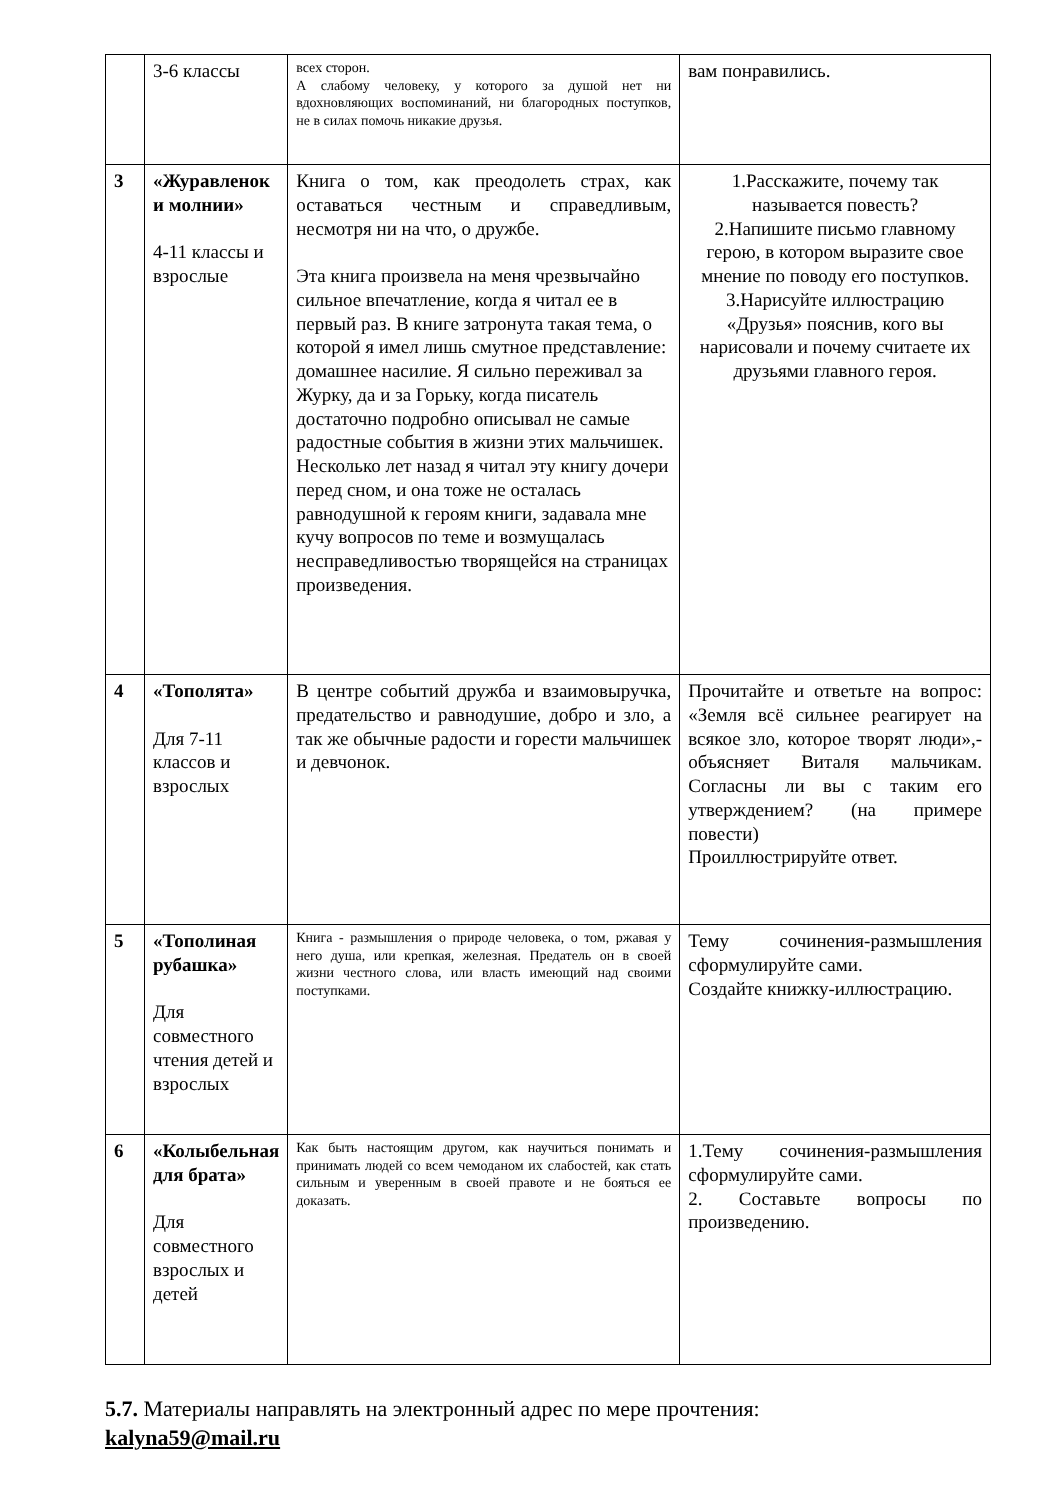| | 3-6 классы | всех сторон. А слабому человеку, у которого за душой нет ни вдохновляющих воспоминаний, ни благородных поступков, не в силах помочь никакие друзья. | вам понравились. |
| 3 | «Журавленок и молнии» 4-11 классы и взрослые | Книга о том, как преодолеть страх, как оставаться честным и справедливым, несмотря ни на что, о дружбе. Эта книга произвела на меня чрезвычайно сильное впечатление, когда я читал ее в первый раз. В книге затронута такая тема, о которой я имел лишь смутное представление: домашнее насилие. Я сильно переживал за Журку, да и за Горьку, когда писатель достаточно подробно описывал не самые радостные события в жизни этих мальчишек. Несколько лет назад я читал эту книгу дочери перед сном, и она тоже не осталась равнодушной к героям книги, задавала мне кучу вопросов по теме и возмущалась несправедливостью творящейся на страницах произведения. | 1.Расскажите, почему так называется повесть? 2.Напишите письмо главному герою, в котором выразите свое мнение по поводу его поступков. 3.Нарисуйте иллюстрацию «Друзья» пояснив, кого вы нарисовали и почему считаете их друзьями главного героя. |
| 4 | «Тополята» Для 7-11 классов и взрослых | В центре событий дружба и взаимовыручка, предательство и равнодушие, добро и зло, а так же обычные радости и горести мальчишек и девчонок. | Прочитайте и ответьте на вопрос: «Земля всё сильнее реагирует на всякое зло, которое творят люди»,- объясняет Виталя мальчикам. Согласны ли вы с таким его утверждением? (на примере повести) Проиллюстрируйте ответ. |
| 5 | «Тополиная рубашка» Для совместного чтения детей и взрослых | Книга - размышления о природе человека, о том, ржавая у него душа, или крепкая, железная. Предатель он в своей жизни честного слова, или власть имеющий над своими поступками. | Тему сочинения-размышления сформулируйте сами. Создайте книжку-иллюстрацию. |
| 6 | «Колыбельная для брата» Для совместного взрослых и детей | Как быть настоящим другом, как научиться понимать и принимать людей со всем чемоданом их слабостей, как стать сильным и уверенным в своей правоте и не бояться ее доказать. | 1.Тему сочинения-размышления сформулируйте сами. 2. Составьте вопросы по произведению. |
5.7. Материалы направлять на электронный адрес по мере прочтения:
kalyna59@mail.ru